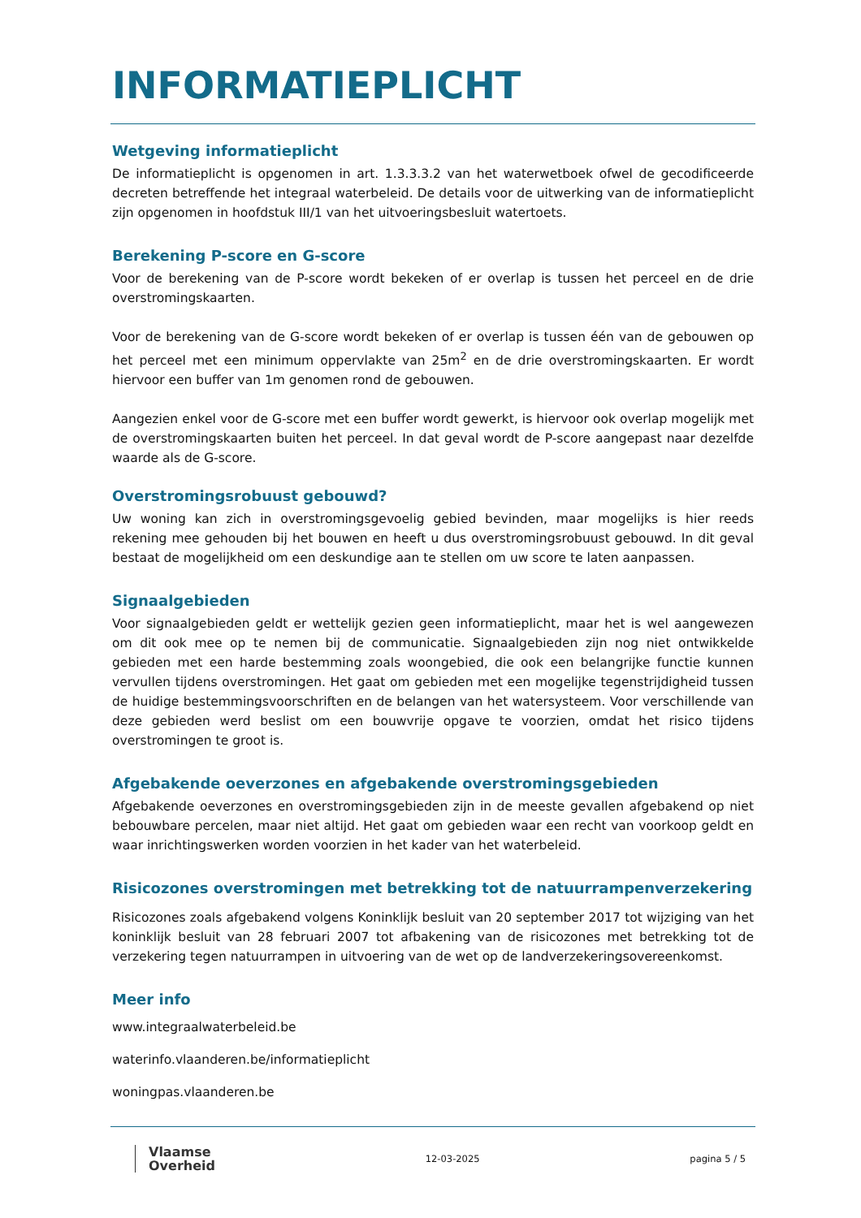INFORMATIEPLICHT
Wetgeving informatieplicht
De informatieplicht is opgenomen in art. 1.3.3.3.2 van het waterwetboek ofwel de gecodificeerde decreten betreffende het integraal waterbeleid. De details voor de uitwerking van de informatieplicht zijn opgenomen in hoofdstuk III/1 van het uitvoeringsbesluit watertoets.
Berekening P-score en G-score
Voor de berekening van de P-score wordt bekeken of er overlap is tussen het perceel en de drie overstromingskaarten.
Voor de berekening van de G-score wordt bekeken of er overlap is tussen één van de gebouwen op het perceel met een minimum oppervlakte van 25m<sup>2</sup> en de drie overstromingskaarten. Er wordt hiervoor een buffer van 1m genomen rond de gebouwen.
Aangezien enkel voor de G-score met een buffer wordt gewerkt, is hiervoor ook overlap mogelijk met de overstromingskaarten buiten het perceel. In dat geval wordt de P-score aangepast naar dezelfde waarde als de G-score.
Overstromingsrobuust gebouwd?
Uw woning kan zich in overstromingsgevoelig gebied bevinden, maar mogelijks is hier reeds rekening mee gehouden bij het bouwen en heeft u dus overstromingsrobuust gebouwd. In dit geval bestaat de mogelijkheid om een deskundige aan te stellen om uw score te laten aanpassen.
Signaalgebieden
Voor signaalgebieden geldt er wettelijk gezien geen informatieplicht, maar het is wel aangewezen om dit ook mee op te nemen bij de communicatie. Signaalgebieden zijn nog niet ontwikkelde gebieden met een harde bestemming zoals woongebied, die ook een belangrijke functie kunnen vervullen tijdens overstromingen. Het gaat om gebieden met een mogelijke tegenstrijdigheid tussen de huidige bestemmingsvoorschriften en de belangen van het watersysteem. Voor verschillende van deze gebieden werd beslist om een bouwvrije opgave te voorzien, omdat het risico tijdens overstromingen te groot is.
Afgebakende oeverzones en afgebakende overstromingsgebieden
Afgebakende oeverzones en overstromingsgebieden zijn in de meeste gevallen afgebakend op niet bebouwbare percelen, maar niet altijd. Het gaat om gebieden waar een recht van voorkoop geldt en waar inrichtingswerken worden voorzien in het kader van het waterbeleid.
Risicozones overstromingen met betrekking tot de natuurrampenverzekering
Risicozones zoals afgebakend volgens Koninklijk besluit van 20 september 2017 tot wijziging van het koninklijk besluit van 28 februari 2007 tot afbakening van de risicozones met betrekking tot de verzekering tegen natuurrampen in uitvoering van de wet op de landverzekeringsovereenkomst.
Meer info
www.integraalwaterbeleid.be
waterinfo.vlaanderen.be/informatieplicht
woningpas.vlaanderen.be
Vlaamse
Overheid
12-03-2025 pagina 5 / 5